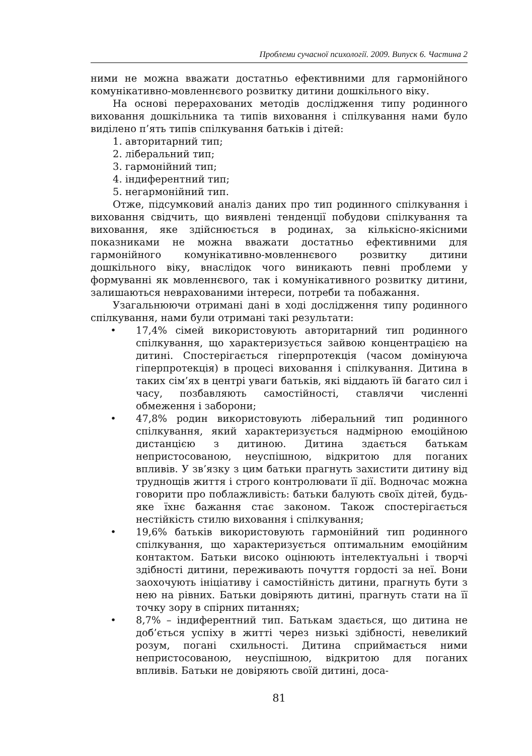Проблеми сучасної психології. 2009. Випуск 6. Частина 2
ними не можна вважати достатньо ефективними для гармонійного комунікативно-мовленнєвого розвитку дитини дошкільного віку.
На основі перерахованих методів дослідження типу родинного виховання дошкільника та типів виховання і спілкування нами було виділено п’ять типів спілкування батьків і дітей:
1. авторитарний тип;
2. ліберальний тип;
3. гармонійний тип;
4. індиферентний тип;
5. негармонійний тип.
Отже, підсумковий аналіз даних про тип родинного спілкування і виховання свідчить, що виявлені тенденції побудови спілкування та виховання, яке здійснюється в родинах, за кількісно-якісними показниками не можна вважати достатньо ефективними для гармонійного комунікативно-мовленнєвого розвитку дитини дошкільного віку, внаслідок чого виникають певні проблеми у формуванні як мовленнєвого, так і комунікативного розвитку дитини, залишаються неврахованими інтереси, потреби та побажання.
Узагальнюючи отримані дані в ході дослідження типу родинного спілкування, нами були отримані такі результати:
• 17,4% сімей використовують авторитарний тип родинного спілкування, що характеризується зайвою концентрацією на дитині. Спостерігається гіперпротекція (часом домінуюча гіперпротекція) в процесі виховання і спілкування. Дитина в таких сім’ях в центрі уваги батьків, які віддають їй багато сил і часу, позбавляють самостійності, ставлячи численні обмеження і заборони;
• 47,8% родин використовують ліберальний тип родинного спілкування, який характеризується надмірною емоційною дистанцією з дитиною. Дитина здається батькам непристосованою, неуспішною, відкритою для поганих впливів. У зв’язку з цим батьки прагнуть захистити дитину від труднощів життя і строго контролювати її дії. Водночас можна говорити про поблажливість: батьки балують своїх дітей, будь-яке їхнє бажання стає законом. Також спостерігається нестійкість стилю виховання і спілкування;
• 19,6% батьків використовують гармонійний тип родинного спілкування, що характеризується оптимальним емоційним контактом. Батьки високо оцінюють інтелектуальні і творчі здібності дитини, переживають почуття гордості за неї. Вони заохочують ініціативу і самостійність дитини, прагнуть бути з нею на рівних. Батьки довіряють дитині, прагнуть стати на її точку зору в спірних питаннях;
• 8,7% – індиферентний тип. Батькам здається, що дитина не доб’ється успіху в житті через низькі здібності, невеликий розум, погані схильності. Дитина сприймається ними непристосованою, неуспішною, відкритою для поганих впливів. Батьки не довіряють своїй дитині, доса-
81